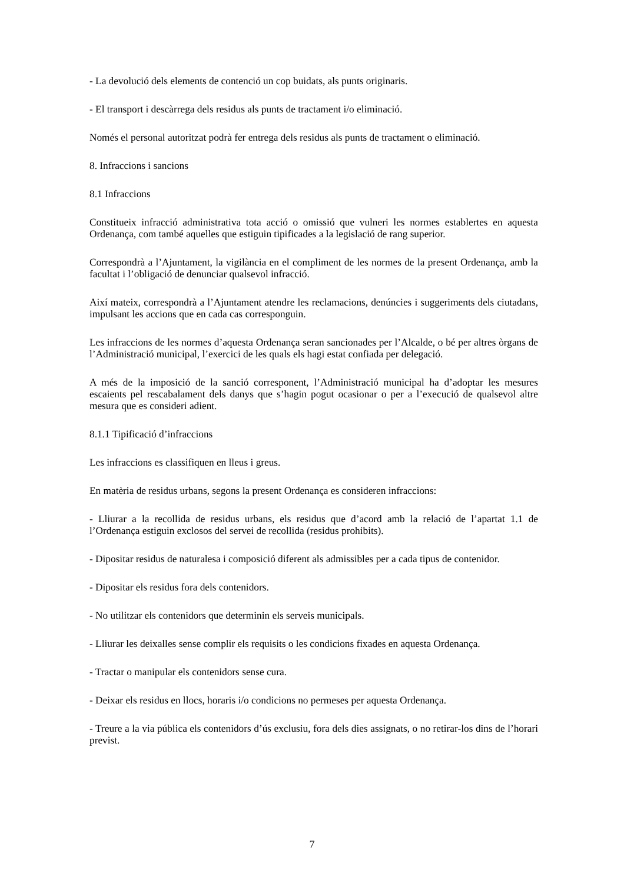- La devolució dels elements de contenció un cop buidats, als punts originaris.
- El transport i descàrrega dels residus als punts de tractament i/o eliminació.
Només el personal autoritzat podrà fer entrega dels residus als punts de tractament o eliminació.
8. Infraccions i sancions
8.1 Infraccions
Constitueix infracció administrativa tota acció o omissió que vulneri les normes establertes en aquesta Ordenança, com també aquelles que estiguin tipificades a la legislació de rang superior.
Correspondrà a l’Ajuntament, la vigilància en el compliment de les normes de la present Ordenança, amb la facultat i l’obligació de denunciar qualsevol infracció.
Així mateix, correspondrà a l’Ajuntament atendre les reclamacions, denúncies i suggeriments dels ciutadans, impulsant les accions que en cada cas corresponguin.
Les infraccions de les normes d’aquesta Ordenança seran sancionades per l’Alcalde, o bé per altres òrgans de l’Administració municipal, l’exercici de les quals els hagi estat confiada per delegació.
A més de la imposició de la sanció corresponent, l’Administració municipal ha d’adoptar les mesures escaients pel rescabalament dels danys que s’hagin pogut ocasionar o per a l’execució de qualsevol altre mesura que es consideri adient.
8.1.1 Tipificació d’infraccions
Les infraccions es classifiquen en lleus i greus.
En matèria de residus urbans, segons la present Ordenança es consideren infraccions:
- Lliurar a la recollida de residus urbans, els residus que d’acord amb la relació de l’apartat 1.1 de l’Ordenança estiguin exclosos del servei de recollida (residus prohibits).
- Dipositar residus de naturalesa i composició diferent als admissibles per a cada tipus de contenidor.
- Dipositar els residus fora dels contenidors.
- No utilitzar els contenidors que determinin els serveis municipals.
- Lliurar les deixalles sense complir els requisits o les condicions fixades en aquesta Ordenança.
- Tractar o manipular els contenidors sense cura.
- Deixar els residus en llocs, horaris i/o condicions no permeses per aquesta Ordenança.
- Treure a la via pública els contenidors d’ús exclusiu, fora dels dies assignats, o no retirar-los dins de l’horari previst.
7